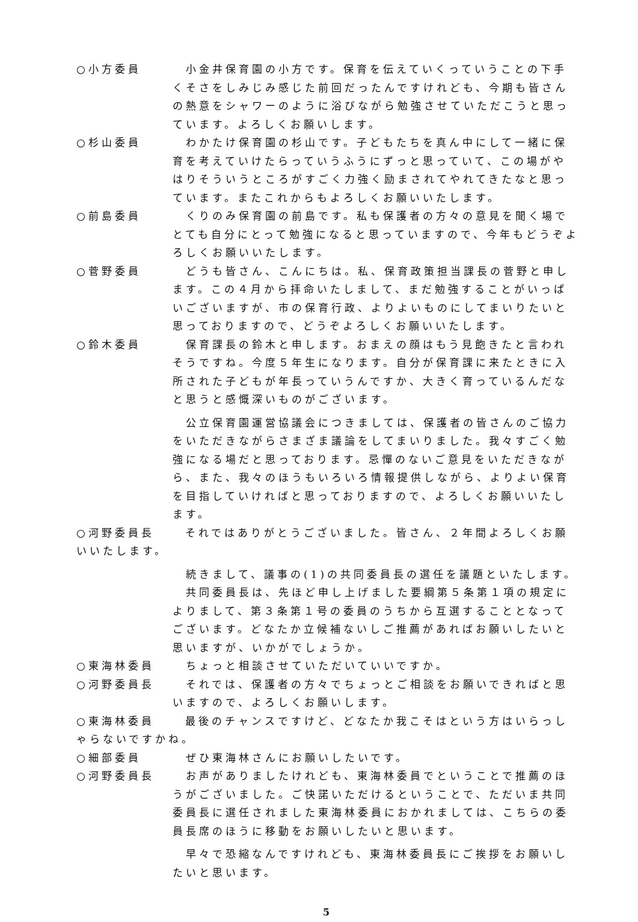○小方委員 小金井保育園の小方です。保育を伝えていくっていうことの下手くそさをしみじみ感じた前回だったんですけれども、今期も皆さんの熱意をシャワーのように浴びながら勉強させていただこうと思っています。よろしくお願いします。
○杉山委員 わかたけ保育園の杉山です。子どもたちを真ん中にして一緒に保育を考えていけたらっていうふうにずっと思っていて、この場がやはりそういうところがすごく力強く励まされてやれてきたなと思っています。またこれからもよろしくお願いいたします。
○前島委員 くりのみ保育園の前島です。私も保護者の方々の意見を聞く場でとても自分にとって勉強になると思っていますので、今年もどうぞよろしくお願いいたします。
○菅野委員 どうも皆さん、こんにちは。私、保育政策担当課長の菅野と申します。この４月から拝命いたしまして、まだ勉強することがいっぱいございますが、市の保育行政、よりよいものにしてまいりたいと思っておりますので、どうぞよろしくお願いいたします。
○鈴木委員 保育課長の鈴木と申します。おまえの顔はもう見飽きたと言われそうですね。今度５年生になります。自分が保育課に来たときに入所された子どもが年長っていうんですか、大きく育っているんだなと思うと感慨深いものがございます。
公立保育園運営協議会につきましては、保護者の皆さんのご協力をいただきながらさまざま議論をしてまいりました。我々すごく勉強になる場だと思っております。忌憚のないご意見をいただきながら、また、我々のほうもいろいろ情報提供しながら、よりよい保育を目指していければと思っておりますので、よろしくお願いいたします。
○河野委員長 それではありがとうございました。皆さん、２年間よろしくお願いいたします。
続きまして、議事の(1)の共同委員長の選任を議題といたします。
共同委員長は、先ほど申し上げました要綱第５条第１項の規定によりまして、第３条第１号の委員のうちから互選することとなってございます。どなたか立候補ないしご推薦があればお願いしたいと思いますが、いかがでしょうか。
○東海林委員 ちょっと相談させていただいていいですか。
○河野委員長 それでは、保護者の方々でちょっとご相談をお願いできればと思いますので、よろしくお願いします。
○東海林委員 最後のチャンスですけど、どなたか我こそはという方はいらっしゃらないですかね。
○細部委員 ぜひ東海林さんにお願いしたいです。
○河野委員長 お声がありましたけれども、東海林委員でということで推薦のほうがございました。ご快諾いただけるということで、ただいま共同委員長に選任されました東海林委員におかれましては、こちらの委員長席のほうに移動をお願いしたいと思います。
早々で恐縮なんですけれども、東海林委員長にご挨拶をお願いしたいと思います。
5